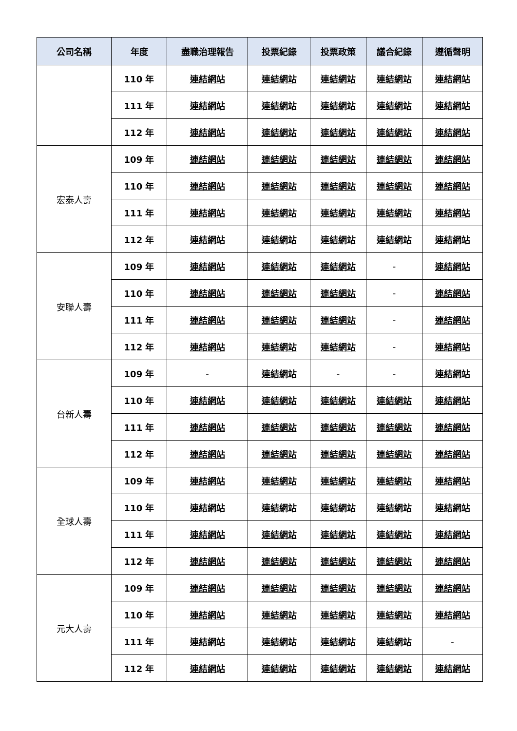| 公司名稱 | 年度 | 盡職治理報告 | 投票紀錄 | 投票政策 | 議合紀錄 | 遵循聲明 |
| --- | --- | --- | --- | --- | --- | --- |
| | 110 年 | 連結網站 | 連結網站 | 連結網站 | 連結網站 | 連結網站 |
| | 111 年 | 連結網站 | 連結網站 | 連結網站 | 連結網站 | 連結網站 |
| | 112 年 | 連結網站 | 連結網站 | 連結網站 | 連結網站 | 連結網站 |
| 宏泰人壽 | 109 年 | 連結網站 | 連結網站 | 連結網站 | 連結網站 | 連結網站 |
| | 110 年 | 連結網站 | 連結網站 | 連結網站 | 連結網站 | 連結網站 |
| | 111 年 | 連結網站 | 連結網站 | 連結網站 | 連結網站 | 連結網站 |
| | 112 年 | 連結網站 | 連結網站 | 連結網站 | 連結網站 | 連結網站 |
| 安聯人壽 | 109 年 | 連結網站 | 連結網站 | 連結網站 | - | 連結網站 |
| | 110 年 | 連結網站 | 連結網站 | 連結網站 | - | 連結網站 |
| | 111 年 | 連結網站 | 連結網站 | 連結網站 | - | 連結網站 |
| | 112 年 | 連結網站 | 連結網站 | 連結網站 | - | 連結網站 |
| 台新人壽 | 109 年 | - | 連結網站 | - | - | 連結網站 |
| | 110 年 | 連結網站 | 連結網站 | 連結網站 | 連結網站 | 連結網站 |
| | 111 年 | 連結網站 | 連結網站 | 連結網站 | 連結網站 | 連結網站 |
| | 112 年 | 連結網站 | 連結網站 | 連結網站 | 連結網站 | 連結網站 |
| 全球人壽 | 109 年 | 連結網站 | 連結網站 | 連結網站 | 連結網站 | 連結網站 |
| | 110 年 | 連結網站 | 連結網站 | 連結網站 | 連結網站 | 連結網站 |
| | 111 年 | 連結網站 | 連結網站 | 連結網站 | 連結網站 | 連結網站 |
| | 112 年 | 連結網站 | 連結網站 | 連結網站 | 連結網站 | 連結網站 |
| 元大人壽 | 109 年 | 連結網站 | 連結網站 | 連結網站 | 連結網站 | 連結網站 |
| | 110 年 | 連結網站 | 連結網站 | 連結網站 | 連結網站 | 連結網站 |
| | 111 年 | 連結網站 | 連結網站 | 連結網站 | 連結網站 | - |
| | 112 年 | 連結網站 | 連結網站 | 連結網站 | 連結網站 | 連結網站 |